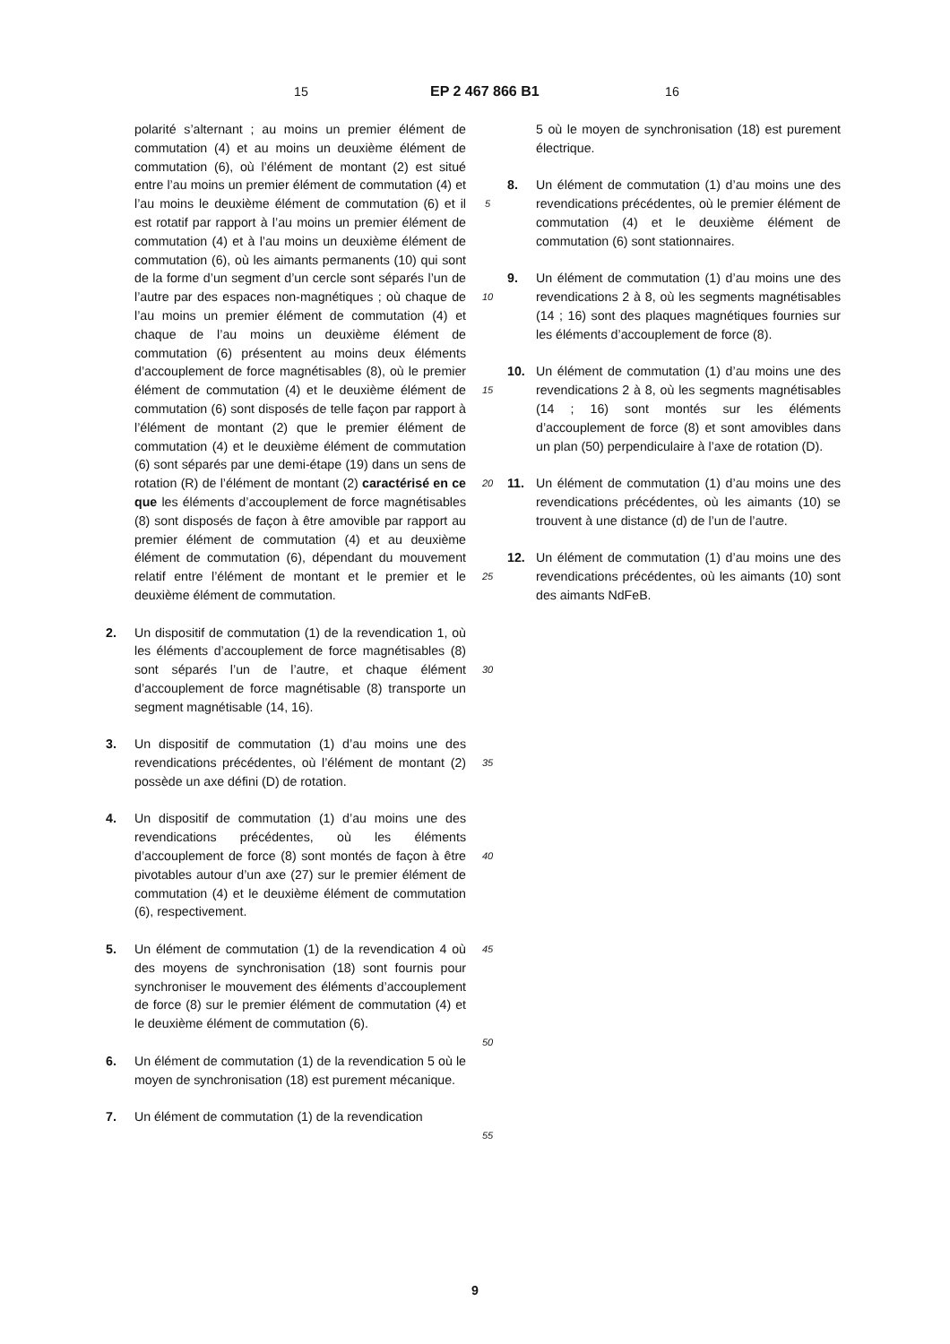15 EP 2 467 866 B1 16
polarité s’alternant ; au moins un premier élément de commutation (4) et au moins un deuxième élément de commutation (6), où l’élément de montant (2) est situé entre l’au moins un premier élément de commutation (4) et l’au moins le deuxième élément de commutation (6) et il est rotatif par rapport à l’au moins un premier élément de commutation (4) et à l’au moins un deuxième élément de commutation (6), où les aimants permanents (10) qui sont de la forme d’un segment d’un cercle sont séparés l’un de l’autre par des espaces non-magnétiques ; où chaque de l’au moins un premier élément de commutation (4) et chaque de l’au moins un deuxième élément de commutation (6) présentent au moins deux éléments d’accouplement de force magnétisables (8), où le premier élément de commutation (4) et le deuxième élément de commutation (6) sont disposés de telle façon par rapport à l’élément de montant (2) que le premier élément de commutation (4) et le deuxième élément de commutation (6) sont séparés par une demi-étape (19) dans un sens de rotation (R) de l’élément de montant (2) caractérisé en ce que les éléments d’accouplement de force magnétisables (8) sont disposés de façon à être amovible par rapport au premier élément de commutation (4) et au deuxième élément de commutation (6), dépendant du mouvement relatif entre l’élément de montant et le premier et le deuxième élément de commutation.
2. Un dispositif de commutation (1) de la revendication 1, où les éléments d’accouplement de force magnétisables (8) sont séparés l’un de l’autre, et chaque élément d’accouplement de force magnétisable (8) transporte un segment magnétisable (14, 16).
3. Un dispositif de commutation (1) d’au moins une des revendications précédentes, où l’élément de montant (2) possède un axe défini (D) de rotation.
4. Un dispositif de commutation (1) d’au moins une des revendications précédentes, où les éléments d’accouplement de force (8) sont montés de façon à être pivotables autour d’un axe (27) sur le premier élément de commutation (4) et le deuxième élément de commutation (6), respectivement.
5. Un élément de commutation (1) de la revendication 4 où des moyens de synchronisation (18) sont fournis pour synchroniser le mouvement des éléments d’accouplement de force (8) sur le premier élément de commutation (4) et le deuxième élément de commutation (6).
6. Un élément de commutation (1) de la revendication 5 où le moyen de synchronisation (18) est purement mécanique.
7. Un élément de commutation (1) de la revendication
5
10
15
20
25
30
35
40
45
50
55
5 où le moyen de synchronisation (18) est purement électrique.
8. Un élément de commutation (1) d’au moins une des revendications précédentes, où le premier élément de commutation (4) et le deuxième élément de commutation (6) sont stationnaires.
9. Un élément de commutation (1) d’au moins une des revendications 2 à 8, où les segments magnétisables (14 ; 16) sont des plaques magnétiques fournies sur les éléments d’accouplement de force (8).
10. Un élément de commutation (1) d’au moins une des revendications 2 à 8, où les segments magnétisables (14 ; 16) sont montés sur les éléments d’accouplement de force (8) et sont amovibles dans un plan (50) perpendiculaire à l’axe de rotation (D).
11. Un élément de commutation (1) d’au moins une des revendications précédentes, où les aimants (10) se trouvent à une distance (d) de l’un de l’autre.
12. Un élément de commutation (1) d’au moins une des revendications précédentes, où les aimants (10) sont des aimants NdFeB.
9